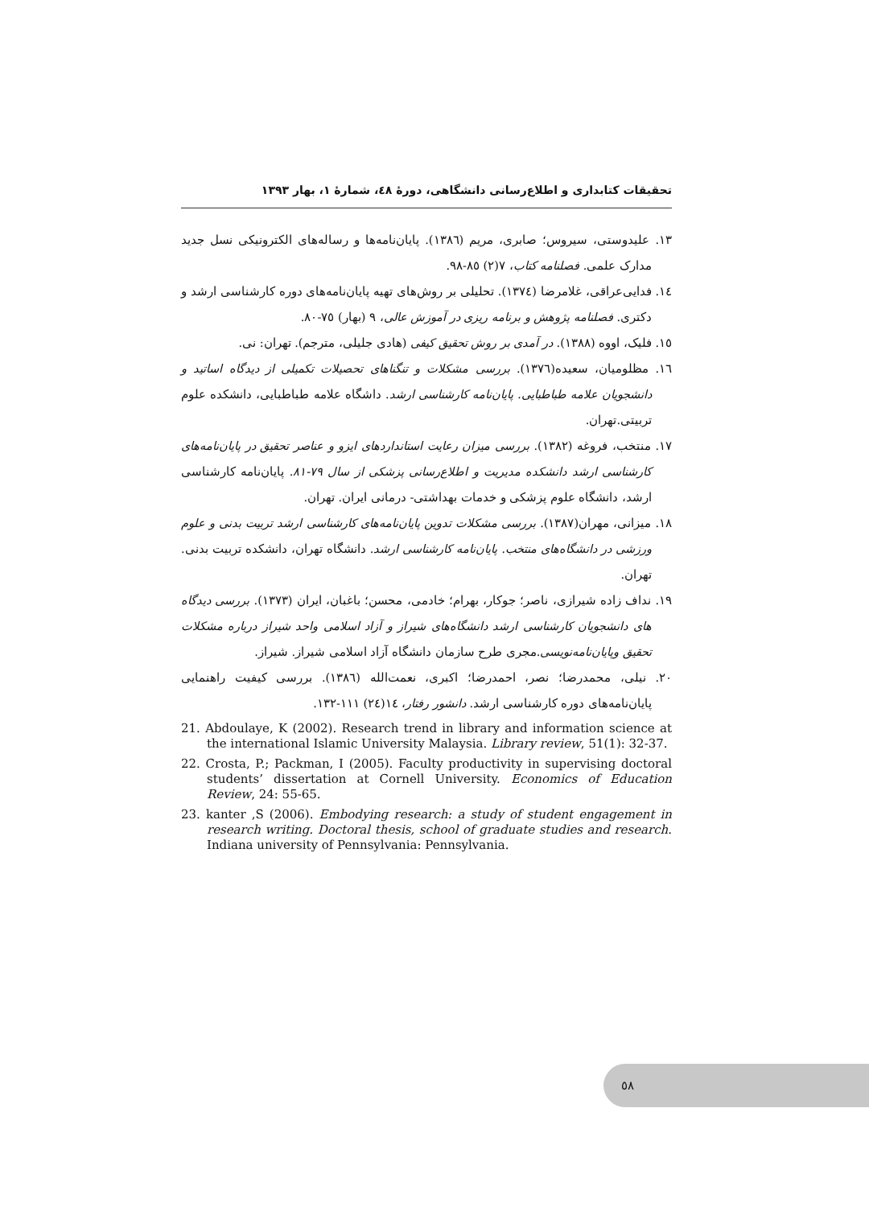تحقیقات کتابداری و اطلاع‌رسانی دانشگاهی، دورهٔ ٤٨، شمارهٔ ١، بهار ١٣٩٣
١٣. علیدوستی، سیروس؛ صابری، مریم (١٣٨٦). پایان‌نامه‌ها و رساله‌های الکترونیکی نسل جدید مدارک علمی. فصلنامه کتاب، ٧(٢) ٨٥-٩٨.
١٤. فدایی‌عراقی، غلامرضا (١٣٧٤). تحلیلی بر روش‌های تهیه پایان‌نامه‌های دوره کارشناسی ارشد و دکتری. فصلنامه پژوهش و برنامه ریزی در آموزش عالی، ٩ (بهار) ٧٥-٨٠.
١٥. فلیک، اووه (١٣٨٨). در آمدی بر روش تحقیق کیفی (هادی جلیلی، مترجم). تهران: نی.
١٦. مظلومیان، سعیده(١٣٧٦). بررسی مشکلات و تنگناهای تحصیلات تکمیلی از دیدگاه اساتید و دانشجویان علامه طباطبایی. پایان‌نامه کارشناسی ارشد. داشگاه علامه طباطبایی، دانشکده علوم تربیتی.تهران.
١٧. منتخب، فروغه (١٣٨٢). بررسی میزان رعایت استانداردهای ایزو و عناصر تحقیق در پایان‌نامه‌های کارشناسی ارشد دانشکده مدیریت و اطلاع‌رسانی پزشکی از سال ٧٩-٨١. پایان‌نامه کارشناسی ارشد، دانشگاه علوم پزشکی و خدمات بهداشتی- درمانی ایران. تهران.
١٨. میزانی، مهران(١٣٨٧). بررسی مشکلات تدوین پایان‌نامه‌های کارشناسی ارشد تربیت بدنی و علوم ورزشی در دانشگاه‌های منتخب. پایان‌نامه کارشناسی ارشد. دانشگاه تهران، دانشکده تربیت بدنی. تهران.
١٩. نداف زاده شیرازی، ناصر؛ جوکار، بهرام؛ خادمی، محسن؛ باغبان، ایران (١٣٧٣). بررسی دیدگاه های دانشجویان کارشناسی ارشد دانشگاه‌های شیراز و آزاد اسلامی واحد شیراز درباره مشکلات تحقیق وپایان‌نامه‌نویسی.مجری طرح سازمان دانشگاه آزاد اسلامی شیراز. شیراز.
٢٠. نیلی، محمدرضا؛ نصر، احمدرضا؛ اکبری، نعمت‌الله (١٣٨٦). بررسی کیفیت راهنمایی پایان‌نامه‌های دوره کارشناسی ارشد. دانشور رفتار، ١٤(٢٤) ١١١-١٣٢.
21. Abdoulaye, K (2002). Research trend in library and information science at the international Islamic University Malaysia. Library review, 51(1): 32-37.
22. Crosta, P.; Packman, I (2005). Faculty productivity in supervising doctoral students’ dissertation at Cornell University. Economics of Education Review, 24: 55-65.
23. kanter ,S (2006). Embodying research: a study of student engagement in research writing. Doctoral thesis, school of graduate studies and research. Indiana university of Pennsylvania: Pennsylvania.
٥٨